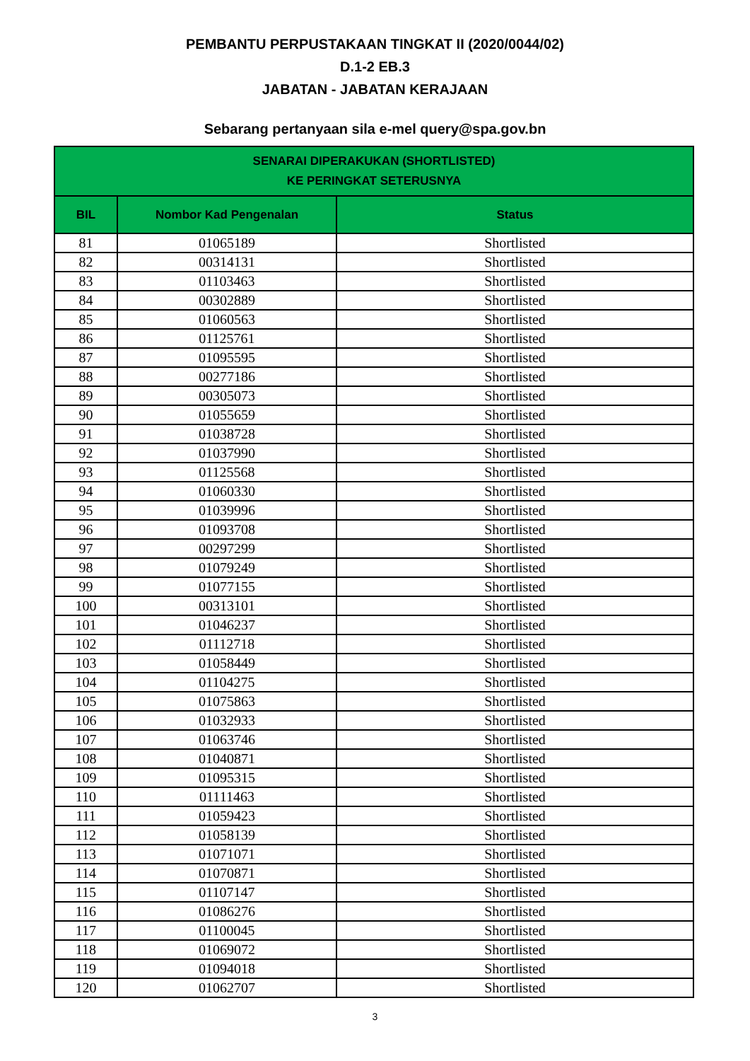PEMBANTU PERPUSTAKAAN TINGKAT II (2020/0044/02)
D.1-2 EB.3
JABATAN - JABATAN KERAJAAN
Sebarang pertanyaan sila e-mel query@spa.gov.bn
| SENARAI DIPERAKUKAN (SHORTLISTED) KE PERINGKAT SETERUSNYA | | |
| --- | --- | --- |
| BIL | Nombor Kad Pengenalan | Status |
| 81 | 01065189 | Shortlisted |
| 82 | 00314131 | Shortlisted |
| 83 | 01103463 | Shortlisted |
| 84 | 00302889 | Shortlisted |
| 85 | 01060563 | Shortlisted |
| 86 | 01125761 | Shortlisted |
| 87 | 01095595 | Shortlisted |
| 88 | 00277186 | Shortlisted |
| 89 | 00305073 | Shortlisted |
| 90 | 01055659 | Shortlisted |
| 91 | 01038728 | Shortlisted |
| 92 | 01037990 | Shortlisted |
| 93 | 01125568 | Shortlisted |
| 94 | 01060330 | Shortlisted |
| 95 | 01039996 | Shortlisted |
| 96 | 01093708 | Shortlisted |
| 97 | 00297299 | Shortlisted |
| 98 | 01079249 | Shortlisted |
| 99 | 01077155 | Shortlisted |
| 100 | 00313101 | Shortlisted |
| 101 | 01046237 | Shortlisted |
| 102 | 01112718 | Shortlisted |
| 103 | 01058449 | Shortlisted |
| 104 | 01104275 | Shortlisted |
| 105 | 01075863 | Shortlisted |
| 106 | 01032933 | Shortlisted |
| 107 | 01063746 | Shortlisted |
| 108 | 01040871 | Shortlisted |
| 109 | 01095315 | Shortlisted |
| 110 | 01111463 | Shortlisted |
| 111 | 01059423 | Shortlisted |
| 112 | 01058139 | Shortlisted |
| 113 | 01071071 | Shortlisted |
| 114 | 01070871 | Shortlisted |
| 115 | 01107147 | Shortlisted |
| 116 | 01086276 | Shortlisted |
| 117 | 01100045 | Shortlisted |
| 118 | 01069072 | Shortlisted |
| 119 | 01094018 | Shortlisted |
| 120 | 01062707 | Shortlisted |
3